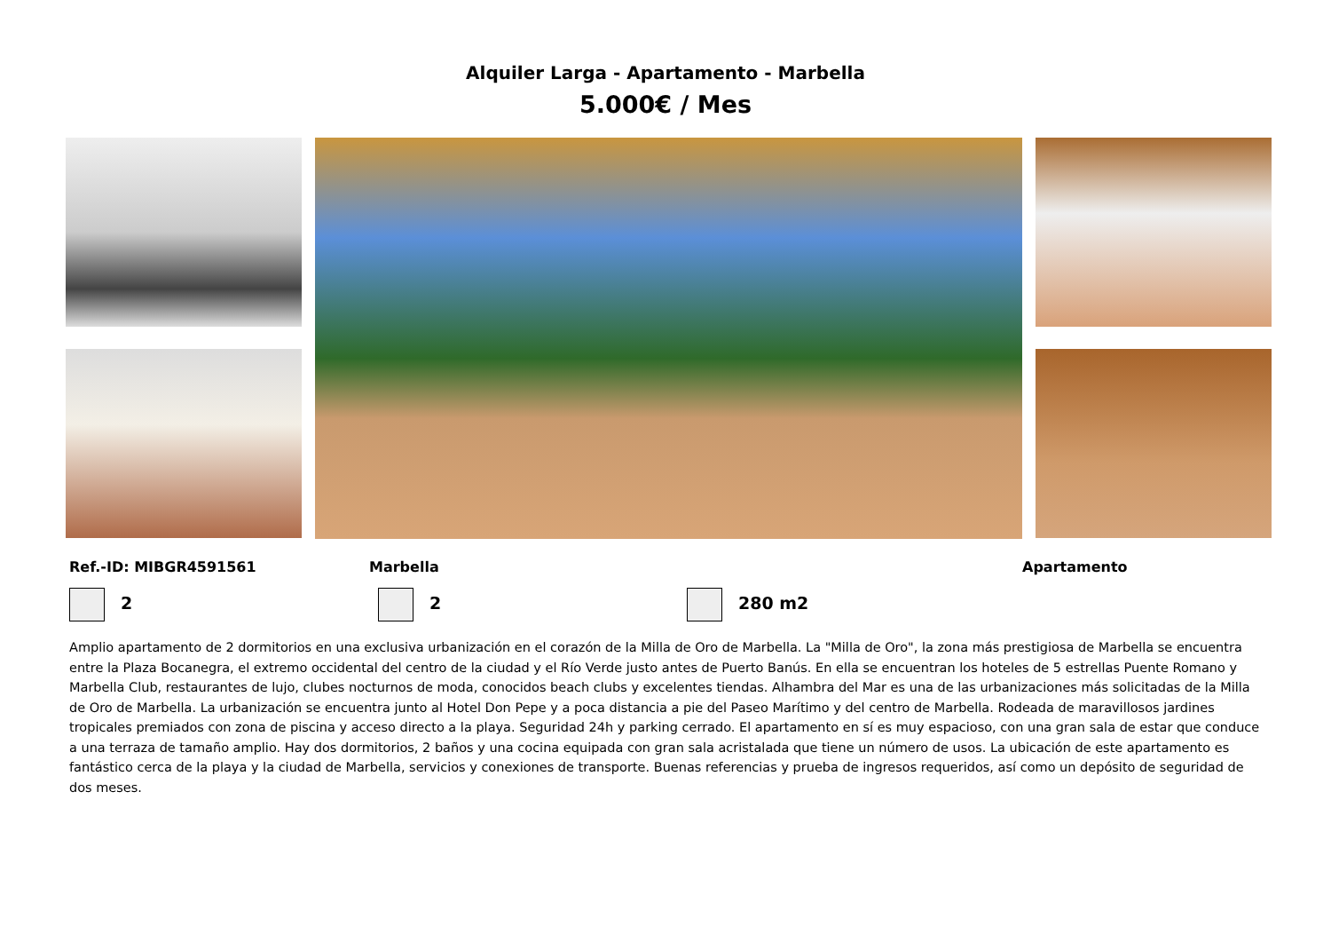Alquiler Larga - Apartamento - Marbella
5.000€ / Mes
Ref.-ID: MIBGR4591561 Marbella Apartamento
2 2 280 m2
Amplio apartamento de 2 dormitorios en una exclusiva urbanización en el corazón de la Milla de Oro de Marbella. La "Milla de Oro", la zona más prestigiosa de Marbella se encuentra entre la Plaza Bocanegra, el extremo occidental del centro de la ciudad y el Río Verde justo antes de Puerto Banús. En ella se encuentran los hoteles de 5 estrellas Puente Romano y Marbella Club, restaurantes de lujo, clubes nocturnos de moda, conocidos beach clubs y excelentes tiendas. Alhambra del Mar es una de las urbanizaciones más solicitadas de la Milla de Oro de Marbella. La urbanización se encuentra junto al Hotel Don Pepe y a poca distancia a pie del Paseo Marítimo y del centro de Marbella. Rodeada de maravillosos jardines tropicales premiados con zona de piscina y acceso directo a la playa. Seguridad 24h y parking cerrado. El apartamento en sí es muy espacioso, con una gran sala de estar que conduce a una terraza de tamaño amplio. Hay dos dormitorios, 2 baños y una cocina equipada con gran sala acristalada que tiene un número de usos. La ubicación de este apartamento es fantástico cerca de la playa y la ciudad de Marbella, servicios y conexiones de transporte. Buenas referencias y prueba de ingresos requeridos, así como un depósito de seguridad de dos meses.